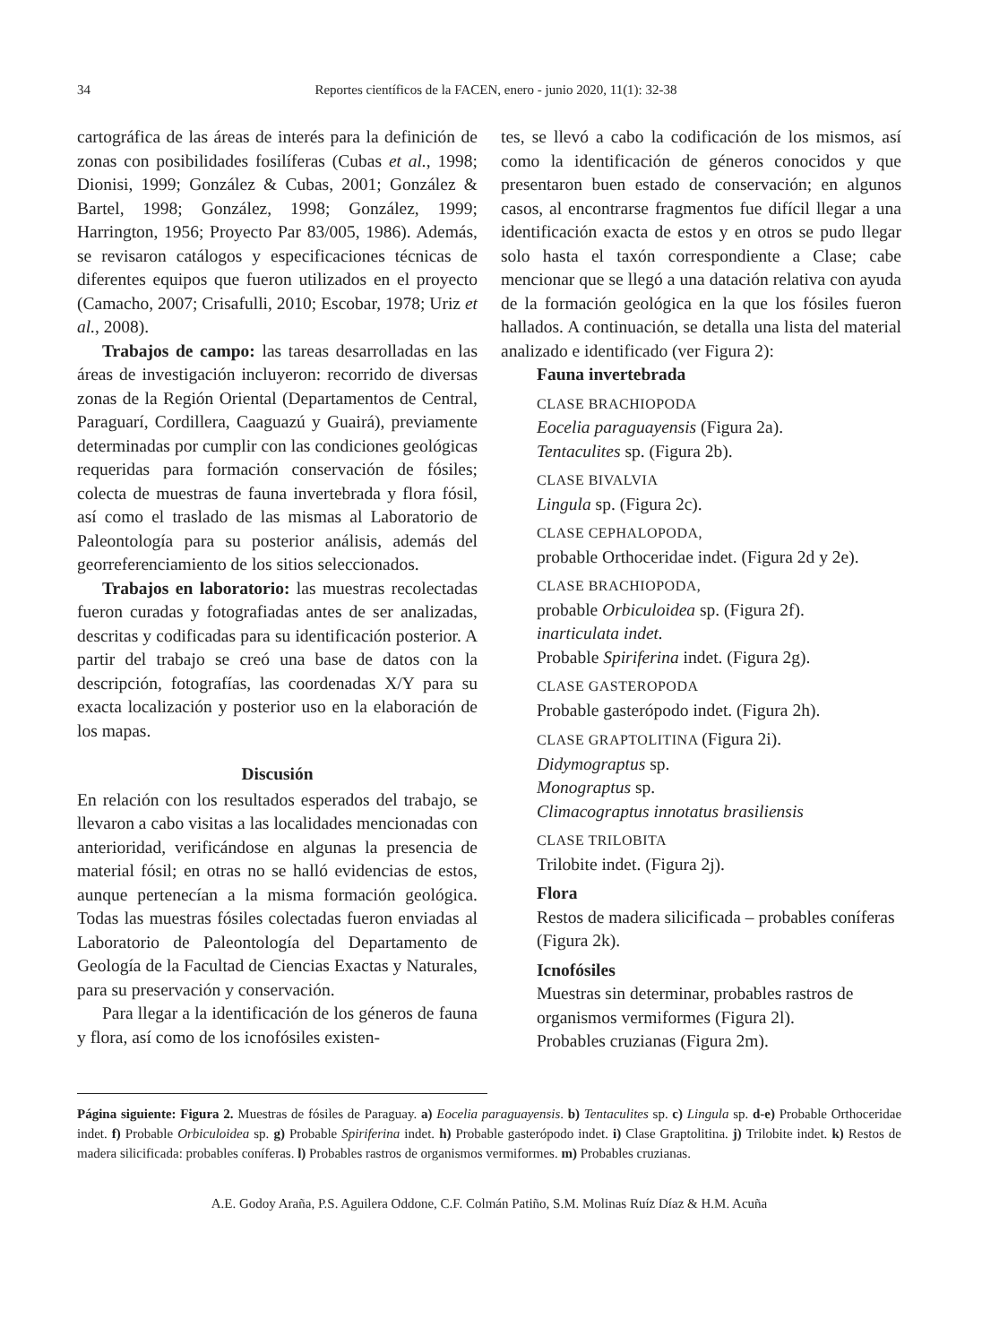34
Reportes científicos de la FACEN, enero - junio 2020, 11(1): 32-38
cartográfica de las áreas de interés para la definición de zonas con posibilidades fosilíferas (Cubas et al., 1998; Dionisi, 1999; González & Cubas, 2001; González & Bartel, 1998; González, 1998; González, 1999; Harrington, 1956; Proyecto Par 83/005, 1986). Además, se revisaron catálogos y especificaciones técnicas de diferentes equipos que fueron utilizados en el proyecto (Camacho, 2007; Crisafulli, 2010; Escobar, 1978; Uriz et al., 2008).
Trabajos de campo: las tareas desarrolladas en las áreas de investigación incluyeron: recorrido de diversas zonas de la Región Oriental (Departamentos de Central, Paraguarí, Cordillera, Caaguazú y Guairá), previamente determinadas por cumplir con las condiciones geológicas requeridas para formación conservación de fósiles; colecta de muestras de fauna invertebrada y flora fósil, así como el traslado de las mismas al Laboratorio de Paleontología para su posterior análisis, además del georreferenciamiento de los sitios seleccionados.
Trabajos en laboratorio: las muestras recolectadas fueron curadas y fotografiadas antes de ser analizadas, descritas y codificadas para su identificación posterior. A partir del trabajo se creó una base de datos con la descripción, fotografías, las coordenadas X/Y para su exacta localización y posterior uso en la elaboración de los mapas.
Discusión
En relación con los resultados esperados del trabajo, se llevaron a cabo visitas a las localidades mencionadas con anterioridad, verificándose en algunas la presencia de material fósil; en otras no se halló evidencias de estos, aunque pertenecían a la misma formación geológica. Todas las muestras fósiles colectadas fueron enviadas al Laboratorio de Paleontología del Departamento de Geología de la Facultad de Ciencias Exactas y Naturales, para su preservación y conservación.
Para llegar a la identificación de los géneros de fauna y flora, así como de los icnofósiles existen-
tes, se llevó a cabo la codificación de los mismos, así como la identificación de géneros conocidos y que presentaron buen estado de conservación; en algunos casos, al encontrarse fragmentos fue difícil llegar a una identificación exacta de estos y en otros se pudo llegar solo hasta el taxón correspondiente a Clase; cabe mencionar que se llegó a una datación relativa con ayuda de la formación geológica en la que los fósiles fueron hallados. A continuación, se detalla una lista del material analizado e identificado (ver Figura 2):
Fauna invertebrada
CLASE BRACHIOPODA
Eocelia paraguayensis (Figura 2a).
Tentaculites sp. (Figura 2b).
CLASE BIVALVIA
Lingula sp. (Figura 2c).
CLASE CEPHALOPODA,
probable Orthoceridae indet. (Figura 2d y 2e).
CLASE BRACHIOPODA,
probable Orbiculoidea sp. (Figura 2f).
inarticulata indet.
Probable Spiriferina indet. (Figura 2g).
CLASE GASTEROPODA
Probable gasterópodo indet. (Figura 2h).
CLASE GRAPTOLITINA (Figura 2i).
Didymograptus sp.
Monograptus sp.
Climacograptus innotatus brasiliensis
CLASE TRILOBITA
Trilobite indet. (Figura 2j).
Flora
Restos de madera silicificada – probables coníferas (Figura 2k).
Icnofósiles
Muestras sin determinar, probables rastros de organismos vermiformes (Figura 2l).
Probables cruzianas (Figura 2m).
Página siguiente: Figura 2. Muestras de fósiles de Paraguay. a) Eocelia paraguayensis. b) Tentaculites sp. c) Lingula sp. d-e) Probable Orthoceridae indet. f) Probable Orbiculoidea sp. g) Probable Spiriferina indet. h) Probable gasterópodo indet. i) Clase Graptolitina. j) Trilobite indet. k) Restos de madera silicificada: probables coníferas. l) Probables rastros de organismos vermiformes. m) Probables cruzianas.
A.E. Godoy Araña, P.S. Aguilera Oddone, C.F. Colmán Patiño, S.M. Molinas Ruíz Díaz & H.M. Acuña